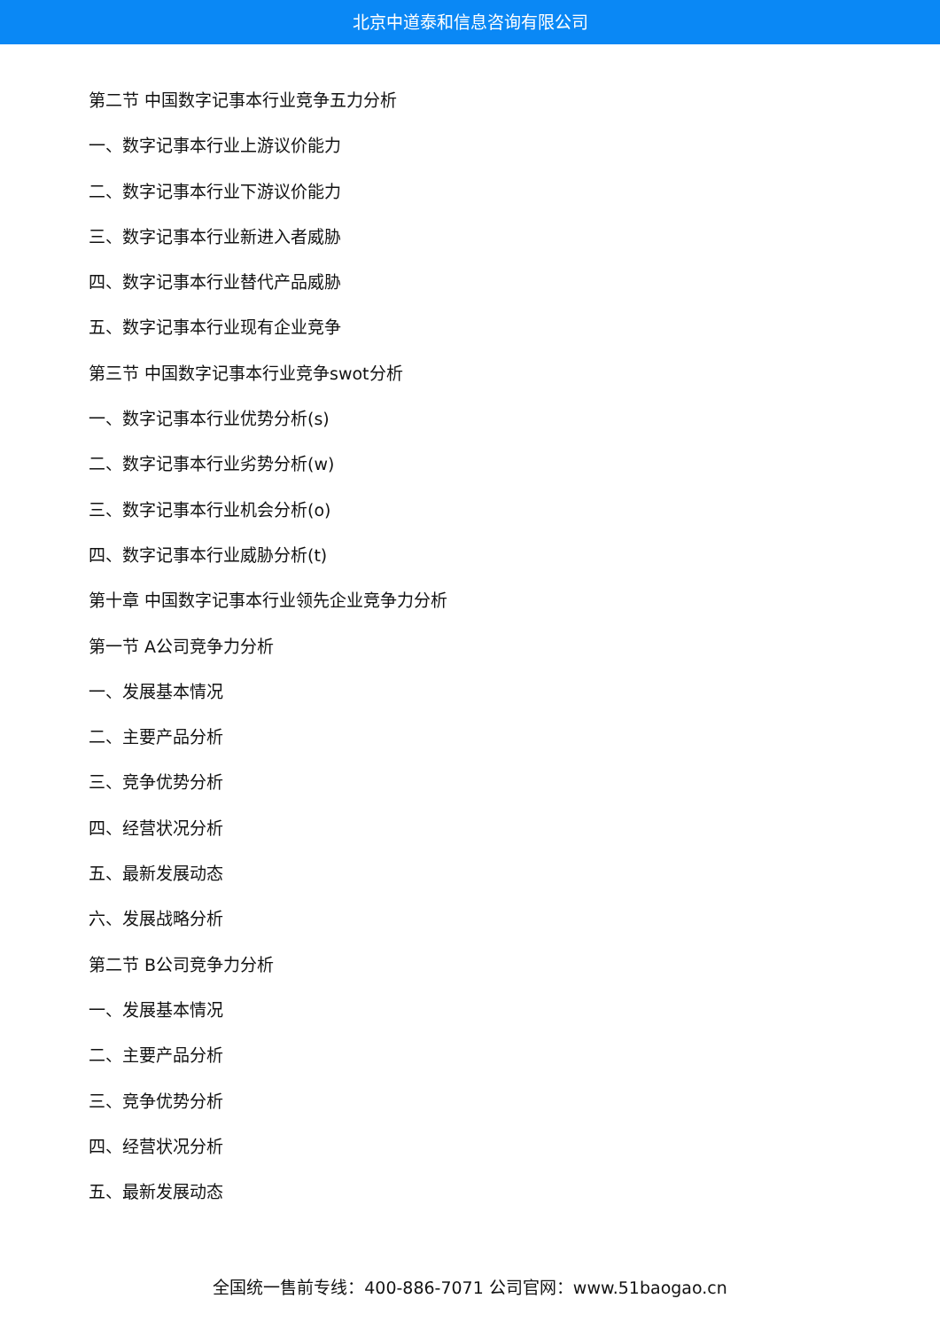北京中道泰和信息咨询有限公司
第二节 中国数字记事本行业竞争五力分析
一、数字记事本行业上游议价能力
二、数字记事本行业下游议价能力
三、数字记事本行业新进入者威胁
四、数字记事本行业替代产品威胁
五、数字记事本行业现有企业竞争
第三节 中国数字记事本行业竞争swot分析
一、数字记事本行业优势分析(s)
二、数字记事本行业劣势分析(w)
三、数字记事本行业机会分析(o)
四、数字记事本行业威胁分析(t)
第十章 中国数字记事本行业领先企业竞争力分析
第一节 A公司竞争力分析
一、发展基本情况
二、主要产品分析
三、竞争优势分析
四、经营状况分析
五、最新发展动态
六、发展战略分析
第二节 B公司竞争力分析
一、发展基本情况
二、主要产品分析
三、竞争优势分析
四、经营状况分析
五、最新发展动态
全国统一售前专线：400-886-7071 公司官网：www.51baogao.cn